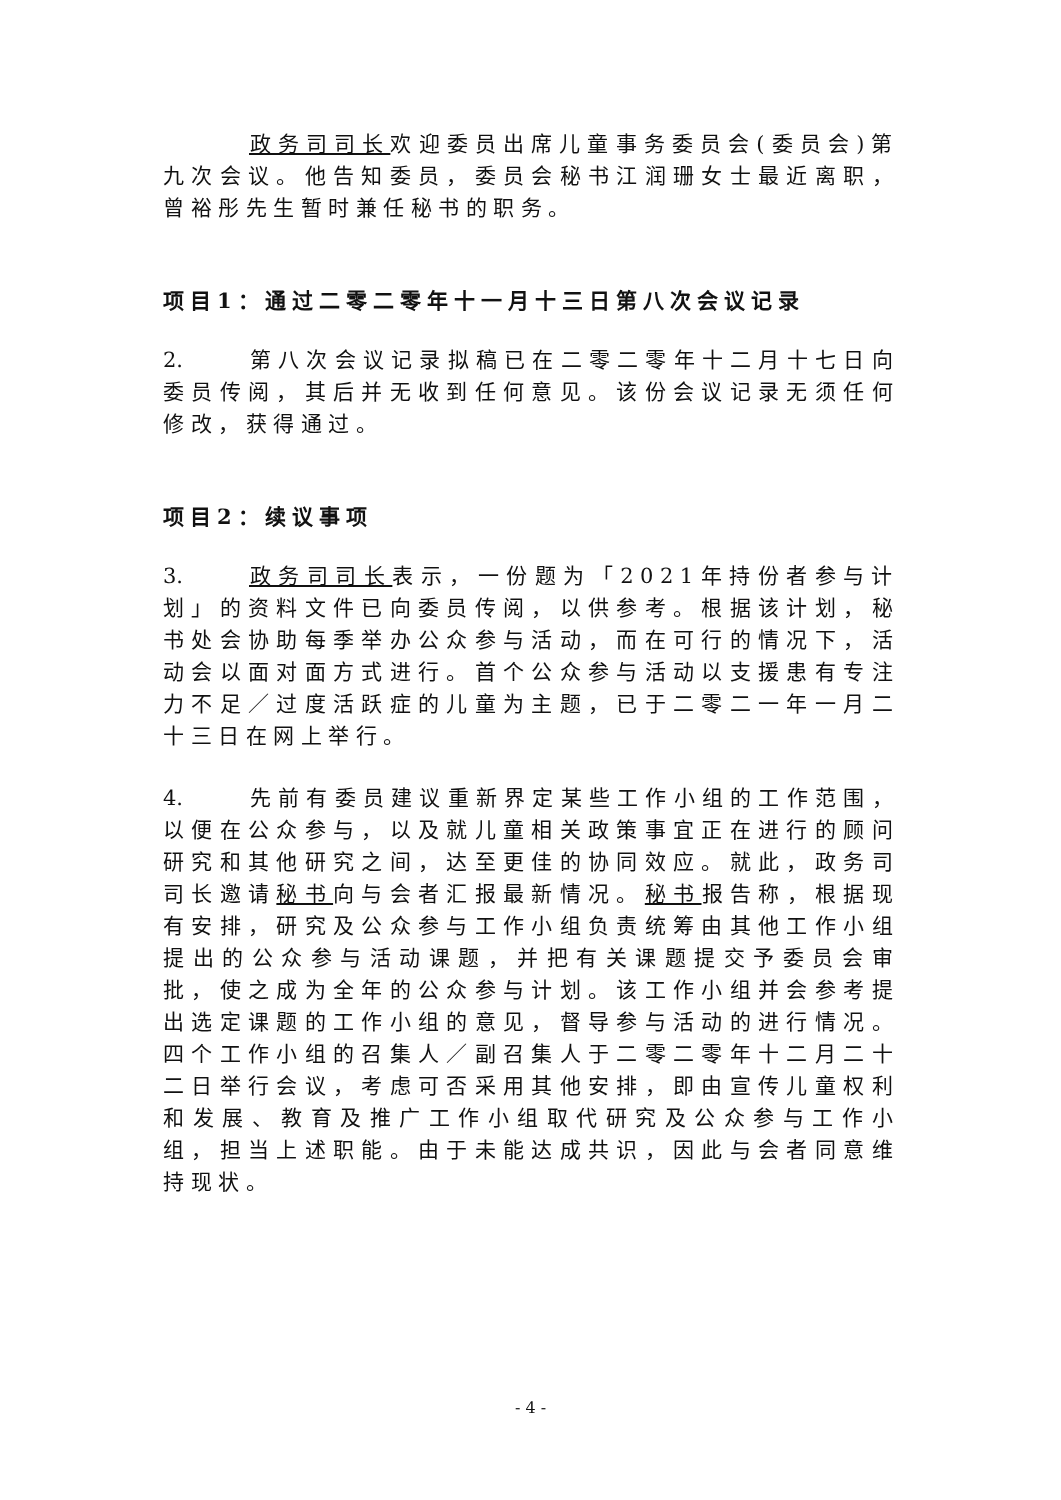政务司司长欢迎委员出席儿童事务委员会(委员会)第九次会议。他告知委员，委员会秘书江润珊女士最近离职，曾裕彤先生暂时兼任秘书的职务。
项目1：通过二零二零年十一月十三日第八次会议记录
2. 第八次会议记录拟稿已在二零二零年十二月十七日向委员传阅，其后并无收到任何意见。该份会议记录无须任何修改，获得通过。
项目2：续议事项
3. 政务司司长表示，一份题为「2021年持份者参与计划」的资料文件已向委员传阅，以供参考。根据该计划，秘书处会协助每季举办公众参与活动，而在可行的情况下，活动会以面对面方式进行。首个公众参与活动以支援患有专注力不足／过度活跃症的儿童为主题，已于二零二一年一月二十三日在网上举行。
4. 先前有委员建议重新界定某些工作小组的工作范围，以便在公众参与，以及就儿童相关政策事宜正在进行的顾问研究和其他研究之间，达至更佳的协同效应。就此，政务司司长邀请秘书向与会者汇报最新情况。秘书报告称，根据现有安排，研究及公众参与工作小组负责统筹由其他工作小组提出的公众参与活动课题，并把有关课题提交予委员会审批，使之成为全年的公众参与计划。该工作小组并会参考提出选定课题的工作小组的意见，督导参与活动的进行情况。四个工作小组的召集人／副召集人于二零二零年十二月二十二日举行会议，考虑可否采用其他安排，即由宣传儿童权利和发展、教育及推广工作小组取代研究及公众参与工作小组，担当上述职能。由于未能达成共识，因此与会者同意维持现状。
- 4 -